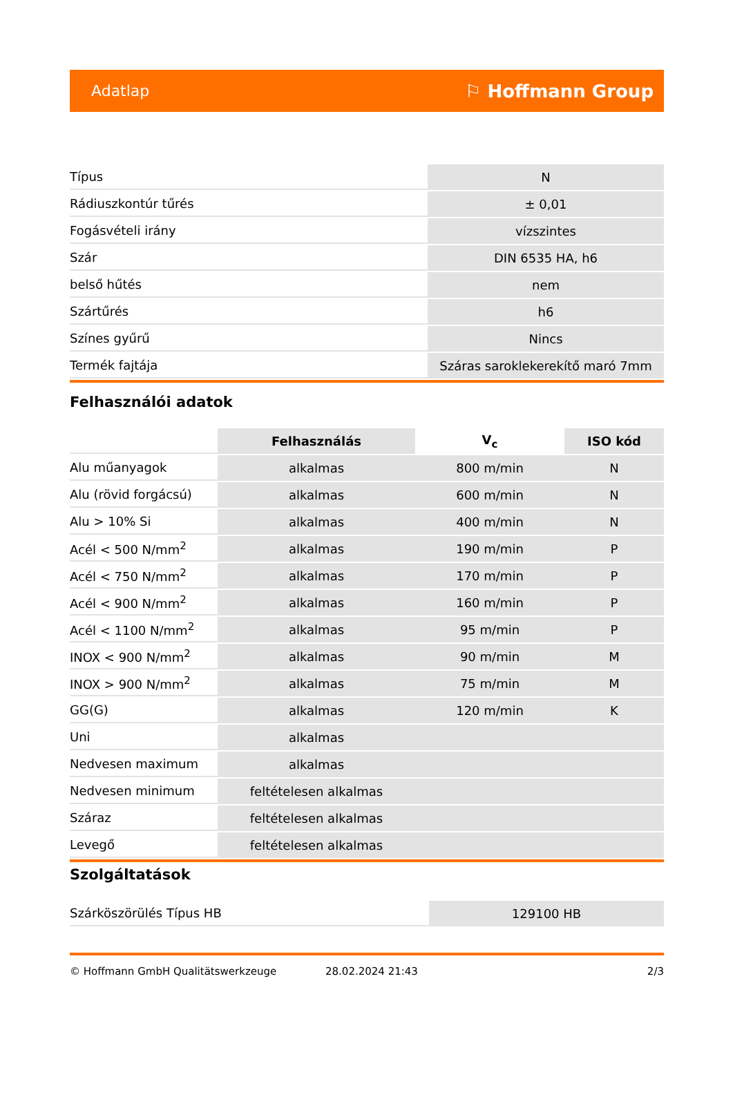Adatlap ⚐ Hoffmann Group
| Típus | N |
| Rádiuszkontúr tűrés | ± 0,01 |
| Fogásvételi irány | vízszintes |
| Szár | DIN 6535 HA, h6 |
| belső hűtés | nem |
| Szártűrés | h6 |
| Színes gyűrű | Nincs |
| Termék fajtája | Száras saroklekerekítő maró 7mm |
Felhasználói adatok
| | Felhasználás | V<sub>c</sub> | ISO kód |
| Alu műanyagok | alkalmas | 800 m/min | N |
| Alu (rövid forgácsú) | alkalmas | 600 m/min | N |
| Alu > 10% Si | alkalmas | 400 m/min | N |
| Acél < 500 N/mm<sup>2</sup> | alkalmas | 190 m/min | P |
| Acél < 750 N/mm<sup>2</sup> | alkalmas | 170 m/min | P |
| Acél < 900 N/mm<sup>2</sup> | alkalmas | 160 m/min | P |
| Acél < 1100 N/mm<sup>2</sup> | alkalmas | 95 m/min | P |
| INOX < 900 N/mm<sup>2</sup> | alkalmas | 90 m/min | M |
| INOX > 900 N/mm<sup>2</sup> | alkalmas | 75 m/min | M |
| GG(G) | alkalmas | 120 m/min | K |
| Uni | alkalmas | | |
| Nedvesen maximum | alkalmas | | |
| Nedvesen minimum | feltételesen alkalmas | | |
| Száraz | feltételesen alkalmas | | |
| Levegő | feltételesen alkalmas | | |
Szolgáltatások
| Szárköszörülés Típus HB | 129100 HB |
© Hoffmann GmbH Qualitätswerkzeuge 28.02.2024 21:43 2/3